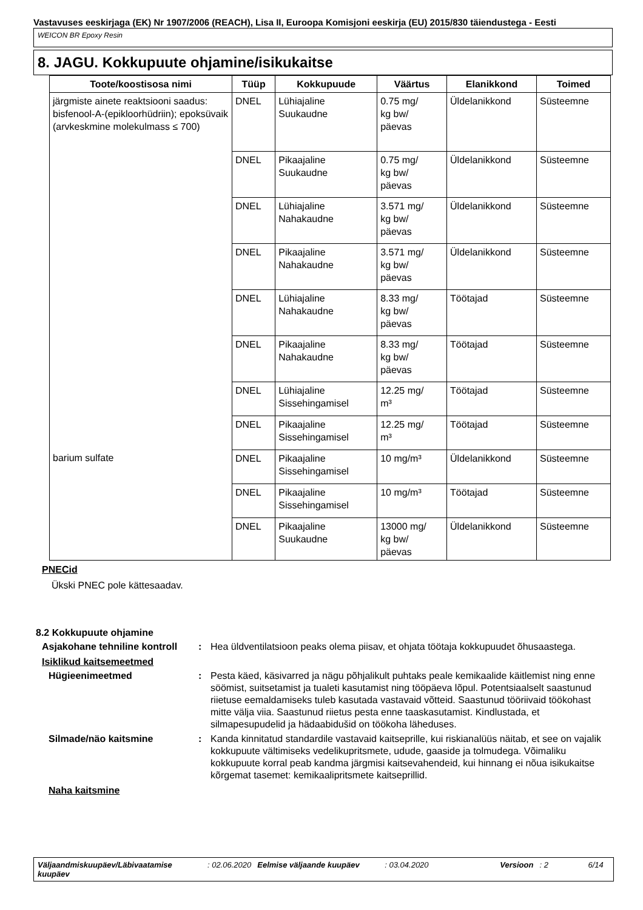Vastavuses eeskirjaga (EK) Nr 1907/2006 (REACH), Lisa II, Euroopa Komisjoni eeskirja (EU) 2015/830 täiendustega - Eesti
WEICON BR Epoxy Resin
8. JAGU. Kokkupuute ohjamine/isikukaitse
| Toote/koostisosa nimi | Tüüp | Kokkupuude | Väärtus | Elanikkond | Toimed |
| --- | --- | --- | --- | --- | --- |
| järgmiste ainete reaktsiooni saadus: bisfenool-A-(epikloorhüdriin); epoksüvaik (arvkeskmine molekulmass ≤ 700) | DNEL | Lühiajaline Suukaudne | 0.75 mg/ kg bw/ päevas | Üldelanikkond | Süsteemne |
| | DNEL | Pikaajaline Suukaudne | 0.75 mg/ kg bw/ päevas | Üldelanikkond | Süsteemne |
| | DNEL | Lühiajaline Nahakaudne | 3.571 mg/ kg bw/ päevas | Üldelanikkond | Süsteemne |
| | DNEL | Pikaajaline Nahakaudne | 3.571 mg/ kg bw/ päevas | Üldelanikkond | Süsteemne |
| | DNEL | Lühiajaline Nahakaudne | 8.33 mg/ kg bw/ päevas | Töötajad | Süsteemne |
| | DNEL | Pikaajaline Nahakaudne | 8.33 mg/ kg bw/ päevas | Töötajad | Süsteemne |
| | DNEL | Lühiajaline Sissehingamisel | 12.25 mg/ m³ | Töötajad | Süsteemne |
| | DNEL | Pikaajaline Sissehingamisel | 12.25 mg/ m³ | Töötajad | Süsteemne |
| barium sulfate | DNEL | Pikaajaline Sissehingamisel | 10 mg/m³ | Üldelanikkond | Süsteemne |
| | DNEL | Pikaajaline Sissehingamisel | 10 mg/m³ | Töötajad | Süsteemne |
| | DNEL | Pikaajaline Suukaudne | 13000 mg/ kg bw/ päevas | Üldelanikkond | Süsteemne |
PNECid
Ükski PNEC pole kättesaadav.
8.2 Kokkupuute ohjamine
Asjakohane tehniline kontroll
: Hea üldventilatsioon peaks olema piisav, et ohjata töötaja kokkupuudet õhusaastega.
Isiklikud kaitsemeetmed
Hügieenimeetmed : Pesta käed, käsivarred ja nägu põhjalikult puhtaks peale kemikaalide käitlemist ning enne söömist, suitsetamist ja tualeti kasutamist ning tööpäeva lõpul. Potentsiaalselt saastunud riietuse eemaldamiseks tuleb kasutada vastavaid võtteid. Saastunud tööriivaid töökohast mitte välja viia. Saastunud riietus pesta enne taaskasutamist. Kindlustada, et silmapesupudelid ja hädaabidušid on töökoha läheduses.
Silmade/näo kaitsmine : Kanda kinnitatud standardile vastavaid kaitseprille, kui riskianalüüs näitab, et see on vajalik kokkupuute vältimiseks vedelikupritsmete, udude, gaaside ja tolmudega. Võimaliku kokkupuute korral peab kandma järgmisi kaitsevahendeid, kui hinnang ei nõua isikukaitse kõrgemat tasemet: kemikaalipritsmete kaitseprillid.
Naha kaitsmine
Väljaandmiskuupäev/Läbivaatamise kuupäev
: 02.06.2020 Eelmise väljaande kuupäev : 03.04.2020 Versioon : 2 6/14